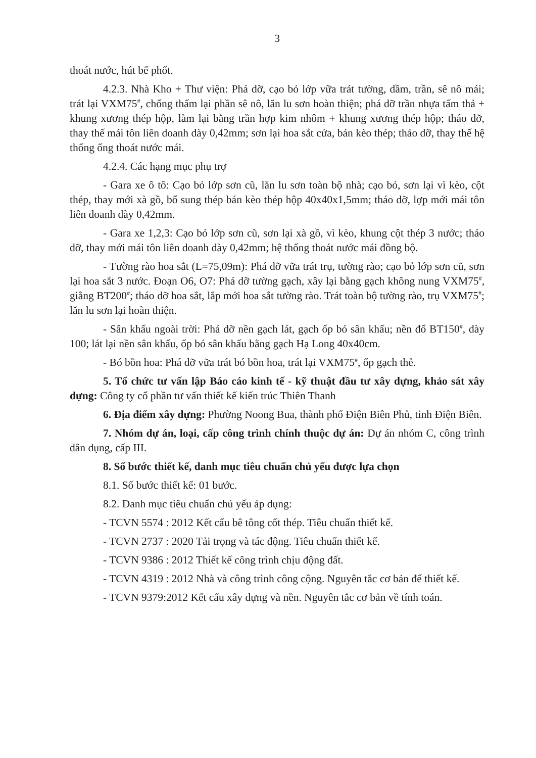3
thoát nước, hút bể phốt.
4.2.3. Nhà Kho + Thư viện: Phá dỡ, cạo bỏ lớp vữa trát tường, dầm, trần, sê nô mái; trát lại VXM75<sup>#</sup>, chống thấm lại phần sê nô, lăn lu sơn hoàn thiện; phá dỡ trần nhựa tấm thả + khung xương thép hộp, làm lại bằng trần hợp kim nhôm + khung xương thép hộp; tháo dỡ, thay thế mái tôn liên doanh dày 0,42mm; sơn lại hoa sắt cửa, bán kèo thép; tháo dỡ, thay thế hệ thống ống thoát nước mái.
4.2.4. Các hạng mục phụ trợ
- Gara xe ô tô: Cạo bỏ lớp sơn cũ, lăn lu sơn toàn bộ nhà; cạo bỏ, sơn lại vì kèo, cột thép, thay mới xà gồ, bổ sung thép bán kèo thép hộp 40x40x1,5mm; tháo dỡ, lợp mới mái tôn liên doanh dày 0,42mm.
- Gara xe 1,2,3: Cạo bỏ lớp sơn cũ, sơn lại xà gồ, vì kèo, khung cột thép 3 nước; tháo dỡ, thay mới mái tôn liên doanh dày 0,42mm; hệ thống thoát nước mái đồng bộ.
- Tường rào hoa sắt (L=75,09m): Phá dỡ vữa trát trụ, tường rào; cạo bỏ lớp sơn cũ, sơn lại hoa sắt 3 nước. Đoạn O6, O7: Phá dỡ tường gạch, xây lại bằng gạch không nung VXM75<sup>#</sup>, giằng BT200<sup>#</sup>; tháo dỡ hoa sắt, lắp mới hoa sắt tường rào. Trát toàn bộ tường rào, trụ VXM75<sup>#</sup>; lăn lu sơn lại hoàn thiện.
- Sân khấu ngoài trời: Phá dỡ nền gạch lát, gạch ốp bó sân khấu; nền đổ BT150<sup>#</sup>, dày 100; lát lại nền sân khấu, ốp bó sân khấu bằng gạch Hạ Long 40x40cm.
- Bó bồn hoa: Phá dỡ vữa trát bó bồn hoa, trát lại VXM75<sup>#</sup>, ốp gạch thẻ.
5. Tổ chức tư vấn lập Báo cáo kinh tế - kỹ thuật đầu tư xây dựng, khảo sát xây dựng: Công ty cổ phần tư vấn thiết kế kiến trúc Thiên Thanh
6. Địa điểm xây dựng: Phường Noong Bua, thành phố Điện Biên Phủ, tỉnh Điện Biên.
7. Nhóm dự án, loại, cấp công trình chính thuộc dự án: Dự án nhóm C, công trình dân dụng, cấp III.
8. Số bước thiết kế, danh mục tiêu chuẩn chủ yếu được lựa chọn
8.1. Số bước thiết kế: 01 bước.
8.2. Danh mục tiêu chuẩn chủ yếu áp dụng:
- TCVN 5574 : 2012 Kết cấu bê tông cốt thép. Tiêu chuẩn thiết kế.
- TCVN 2737 : 2020 Tải trọng và tác động. Tiêu chuẩn thiết kế.
- TCVN 9386 : 2012 Thiết kế công trình chịu động đất.
- TCVN 4319 : 2012 Nhà và công trình công cộng. Nguyên tắc cơ bản để thiết kế.
- TCVN 9379:2012 Kết cấu xây dựng và nền. Nguyên tắc cơ bản về tính toán.